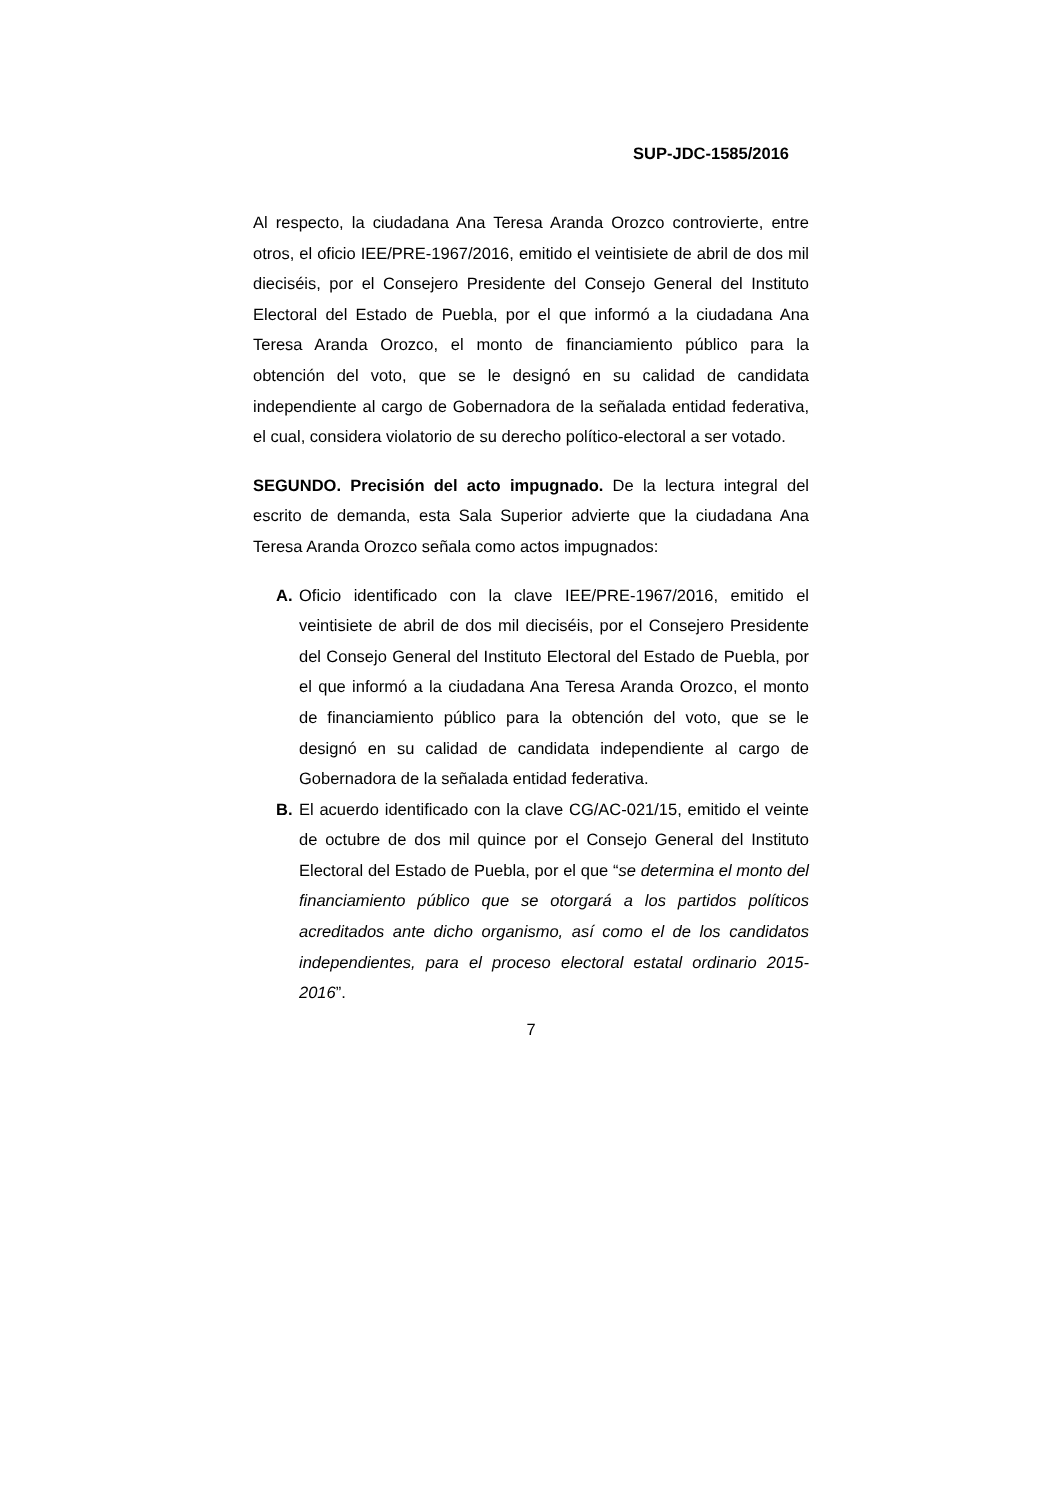SUP-JDC-1585/2016
Al respecto, la ciudadana Ana Teresa Aranda Orozco controvierte, entre otros, el oficio IEE/PRE-1967/2016, emitido el veintisiete de abril de dos mil dieciséis, por el Consejero Presidente del Consejo General del Instituto Electoral del Estado de Puebla, por el que informó a la ciudadana Ana Teresa Aranda Orozco, el monto de financiamiento público para la obtención del voto, que se le designó en su calidad de candidata independiente al cargo de Gobernadora de la señalada entidad federativa, el cual, considera violatorio de su derecho político-electoral a ser votado.
SEGUNDO. Precisión del acto impugnado. De la lectura integral del escrito de demanda, esta Sala Superior advierte que la ciudadana Ana Teresa Aranda Orozco señala como actos impugnados:
A. Oficio identificado con la clave IEE/PRE-1967/2016, emitido el veintisiete de abril de dos mil dieciséis, por el Consejero Presidente del Consejo General del Instituto Electoral del Estado de Puebla, por el que informó a la ciudadana Ana Teresa Aranda Orozco, el monto de financiamiento público para la obtención del voto, que se le designó en su calidad de candidata independiente al cargo de Gobernadora de la señalada entidad federativa.
B. El acuerdo identificado con la clave CG/AC-021/15, emitido el veinte de octubre de dos mil quince por el Consejo General del Instituto Electoral del Estado de Puebla, por el que “se determina el monto del financiamiento público que se otorgará a los partidos políticos acreditados ante dicho organismo, así como el de los candidatos independientes, para el proceso electoral estatal ordinario 2015-2016”.
7